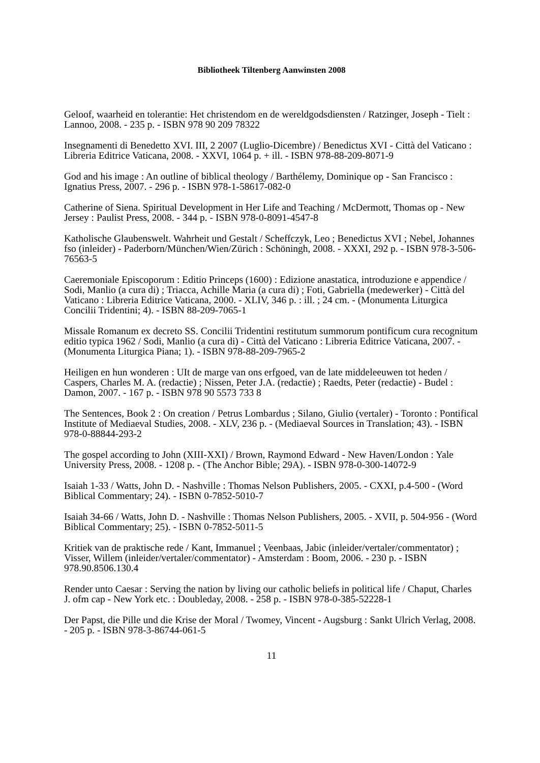Bibliotheek Tiltenberg Aanwinsten 2008
Geloof, waarheid en tolerantie: Het christendom en de wereldgodsdiensten / Ratzinger, Joseph - Tielt : Lannoo, 2008. - 235 p. - ISBN 978 90 209 78322
Insegnamenti di Benedetto XVI. III, 2 2007 (Luglio-Dicembre) / Benedictus XVI - Città del Vaticano : Libreria Editrice Vaticana, 2008. - XXVI, 1064 p. + ill. - ISBN 978-88-209-8071-9
God and his image : An outline of biblical theology / Barthélemy, Dominique op - San Francisco : Ignatius Press, 2007. - 296 p. - ISBN 978-1-58617-082-0
Catherine of Siena. Spiritual Development in Her Life and Teaching / McDermott, Thomas op - New Jersey : Paulist Press, 2008. - 344 p. - ISBN 978-0-8091-4547-8
Katholische Glaubenswelt. Wahrheit und Gestalt / Scheffczyk, Leo ; Benedictus XVI ; Nebel, Johannes fso (inleider) - Paderborn/München/Wien/Zürich : Schöningh, 2008. - XXXI, 292 p. - ISBN 978-3-506-76563-5
Caeremoniale Episcoporum : Editio Princeps (1600) : Edizione anastatica, introduzione e appendice / Sodi, Manlio (a cura di) ; Triacca, Achille Maria (a cura di) ; Foti, Gabriella (medewerker) - Città del Vaticano : Libreria Editrice Vaticana, 2000. - XLIV, 346 p. : ill. ; 24 cm. - (Monumenta Liturgica Concilii Tridentini; 4). - ISBN 88-209-7065-1
Missale Romanum ex decreto SS. Concilii Tridentini restitutum summorum pontificum cura recognitum editio typica 1962 / Sodi, Manlio (a cura di) - Città del Vaticano : Libreria Editrice Vaticana, 2007. - (Monumenta Liturgica Piana; 1). - ISBN 978-88-209-7965-2
Heiligen en hun wonderen : UIt de marge van ons erfgoed, van de late middeleeuwen tot heden / Caspers, Charles M. A. (redactie) ; Nissen, Peter J.A. (redactie) ; Raedts, Peter (redactie) - Budel : Damon, 2007. - 167 p. - ISBN 978 90 5573 733 8
The Sentences, Book 2 : On creation / Petrus Lombardus ; Silano, Giulio (vertaler) - Toronto : Pontifical Institute of Mediaeval Studies, 2008. - XLV, 236 p. - (Mediaeval Sources in Translation; 43). - ISBN 978-0-88844-293-2
The gospel according to John (XIII-XXI) / Brown, Raymond Edward - New Haven/London : Yale University Press, 2008. - 1208 p. - (The Anchor Bible; 29A). - ISBN 978-0-300-14072-9
Isaiah 1-33 / Watts, John D. - Nashville : Thomas Nelson Publishers, 2005. - CXXI, p.4-500 - (Word Biblical Commentary; 24). - ISBN 0-7852-5010-7
Isaiah 34-66 / Watts, John D. - Nashville : Thomas Nelson Publishers, 2005. - XVII, p. 504-956 - (Word Biblical Commentary; 25). - ISBN 0-7852-5011-5
Kritiek van de praktische rede / Kant, Immanuel ; Veenbaas, Jabic (inleider/vertaler/commentator) ; Visser, Willem (inleider/vertaler/commentator) - Amsterdam : Boom, 2006. - 230 p. - ISBN 978.90.8506.130.4
Render unto Caesar : Serving the nation by living our catholic beliefs in political life / Chaput, Charles J. ofm cap - New York etc. : Doubleday, 2008. - 258 p. - ISBN 978-0-385-52228-1
Der Papst, die Pille und die Krise der Moral / Twomey, Vincent - Augsburg : Sankt Ulrich Verlag, 2008. - 205 p. - ISBN 978-3-86744-061-5
11